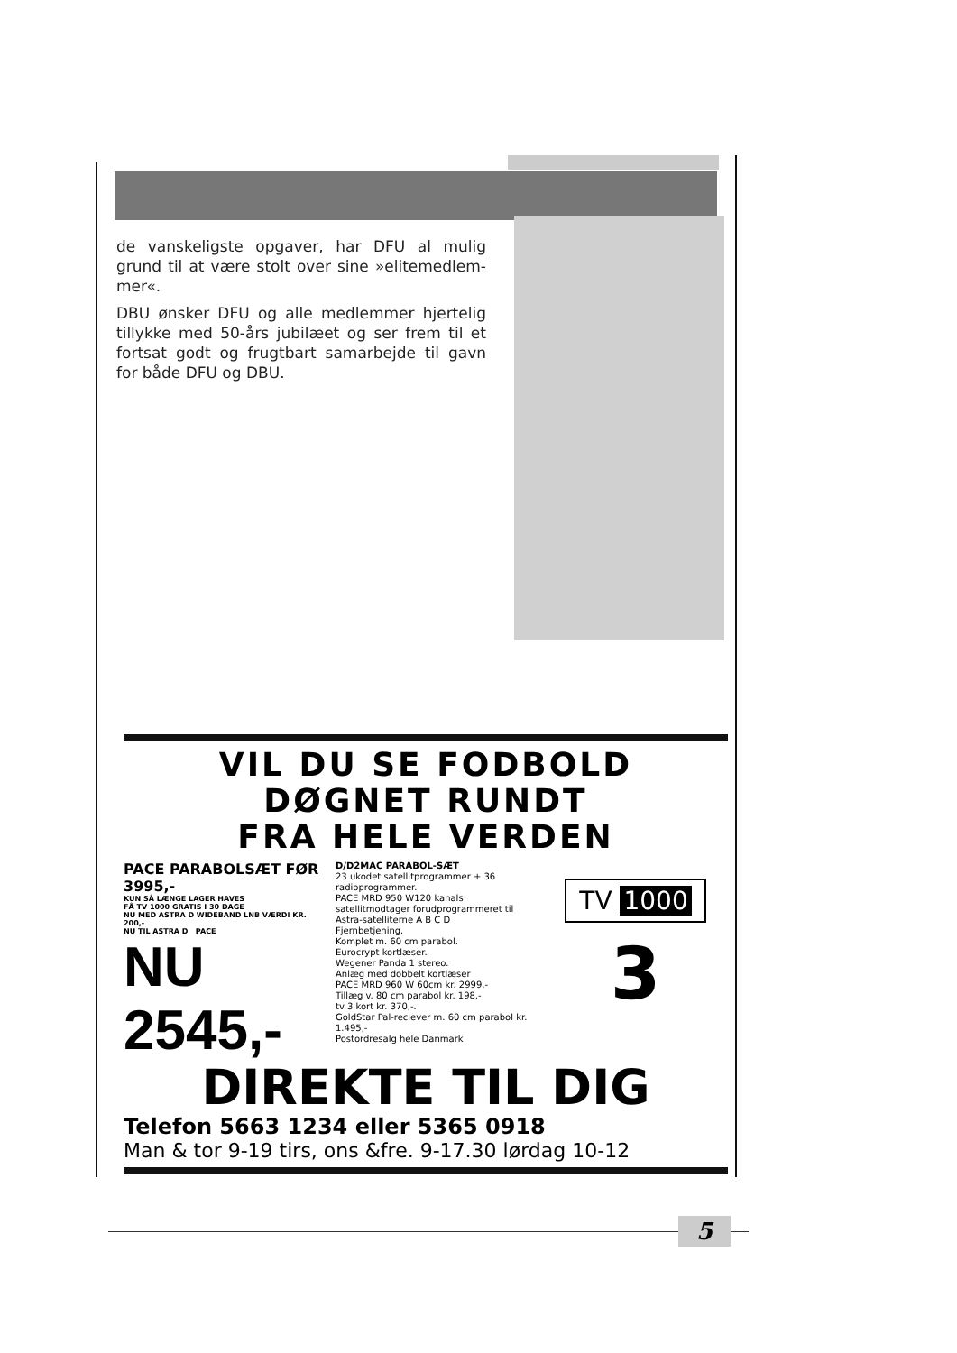de vanskeligste opgaver, har DFU al mulig grund til at være stolt over sine »elitemedlem-mer«.
DBU ønsker DFU og alle medlemmer hjertelig tillykke med 50-års jubilæet og ser frem til et fortsat godt og frugtbart samarbejde til gavn for både DFU og DBU.
VIL DU SE FODBOLD
DØGNET RUNDT
FRA HELE VERDEN
PACE PARABOLSÆT FØR 3995,-
KUN SÅ LÆNGE LAGER HAVES
FÅ TV 1000 GRATIS I 30 DAGE
NU MED ASTRA D WIDEBAND LNB VÆRDI KR. 200,-
NU TIL ASTRA D PACE
NU 2545,-
D/D2MAC PARABOL-SÆT
23 ukodet satellitprogrammer + 36 radioprogrammer.
PACE MRD 950 W120 kanals satellitmodtager forudprogrammeret til Astra-satelliterne A B C D
Fjernbetjening.
Komplet m. 60 cm parabol.
Eurocrypt kortlæser.
Wegener Panda 1 stereo.
Anlæg med dobbelt kortlæser
PACE MRD 960 W 60cm kr. 2999,-
Tillæg v. 80 cm parabol kr. 198,-
tv 3 kort kr. 370,-.
GoldStar Pal-reciever m. 60 cm parabol kr. 1.495,-
Postordresalg hele Danmark
TV 1000
3
DIREKTE TIL DIG
Telefon 5663 1234 eller 5365 0918
Man & tor 9-19 tirs, ons &fre. 9-17.30 lørdag 10-12
5